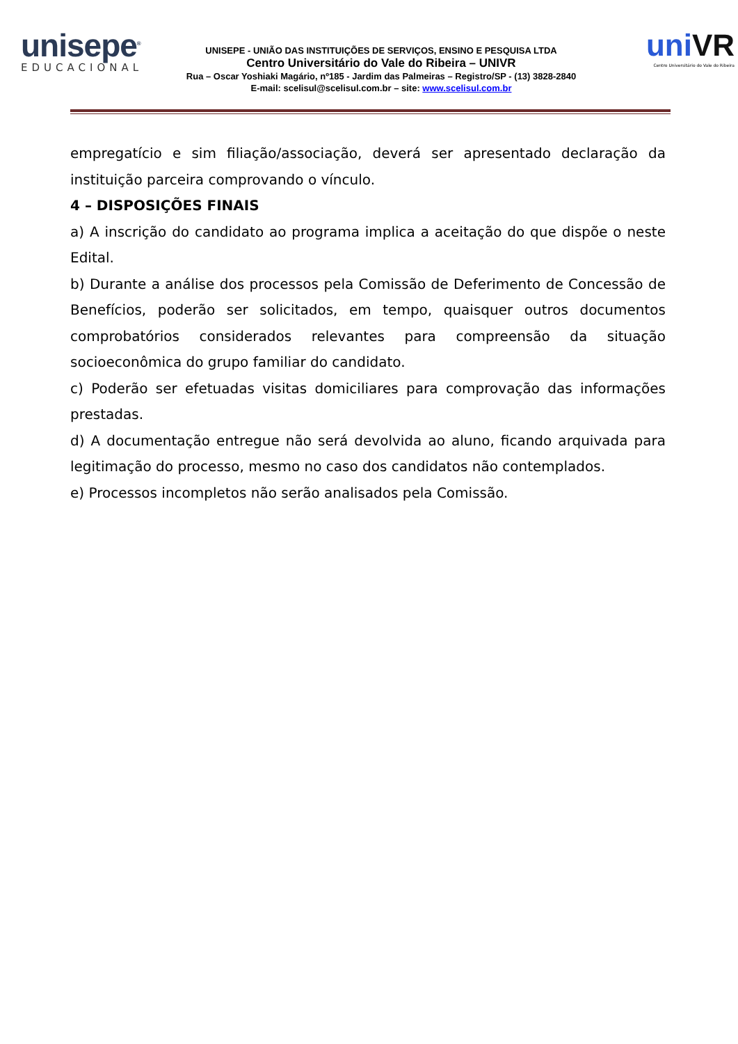unisepe<sup>®</sup>
EDUCACIONAL
UNISEPE - UNIÃO DAS INSTITUIÇÕES DE SERVIÇOS, ENSINO E PESQUISA LTDA
Centro Universitário do Vale do Ribeira – UNIVR
Rua – Oscar Yoshiaki Magário, nº185 - Jardim das Palmeiras – Registro/SP - (13) 3828-2840
E-mail: scelisul@scelisul.com.br – site: www.scelisul.com.br
uniVR
Centro Universitário do Vale do Ribeira
empregatício e sim filiação/associação, deverá ser apresentado declaração da instituição parceira comprovando o vínculo.
4 – DISPOSIÇÕES FINAIS
a) A inscrição do candidato ao programa implica a aceitação do que dispõe o neste Edital.
b) Durante a análise dos processos pela Comissão de Deferimento de Concessão de Benefícios, poderão ser solicitados, em tempo, quaisquer outros documentos comprobatórios considerados relevantes para compreensão da situação socioeconômica do grupo familiar do candidato.
c) Poderão ser efetuadas visitas domiciliares para comprovação das informações prestadas.
d) A documentação entregue não será devolvida ao aluno, ficando arquivada para legitimação do processo, mesmo no caso dos candidatos não contemplados.
e) Processos incompletos não serão analisados pela Comissão.